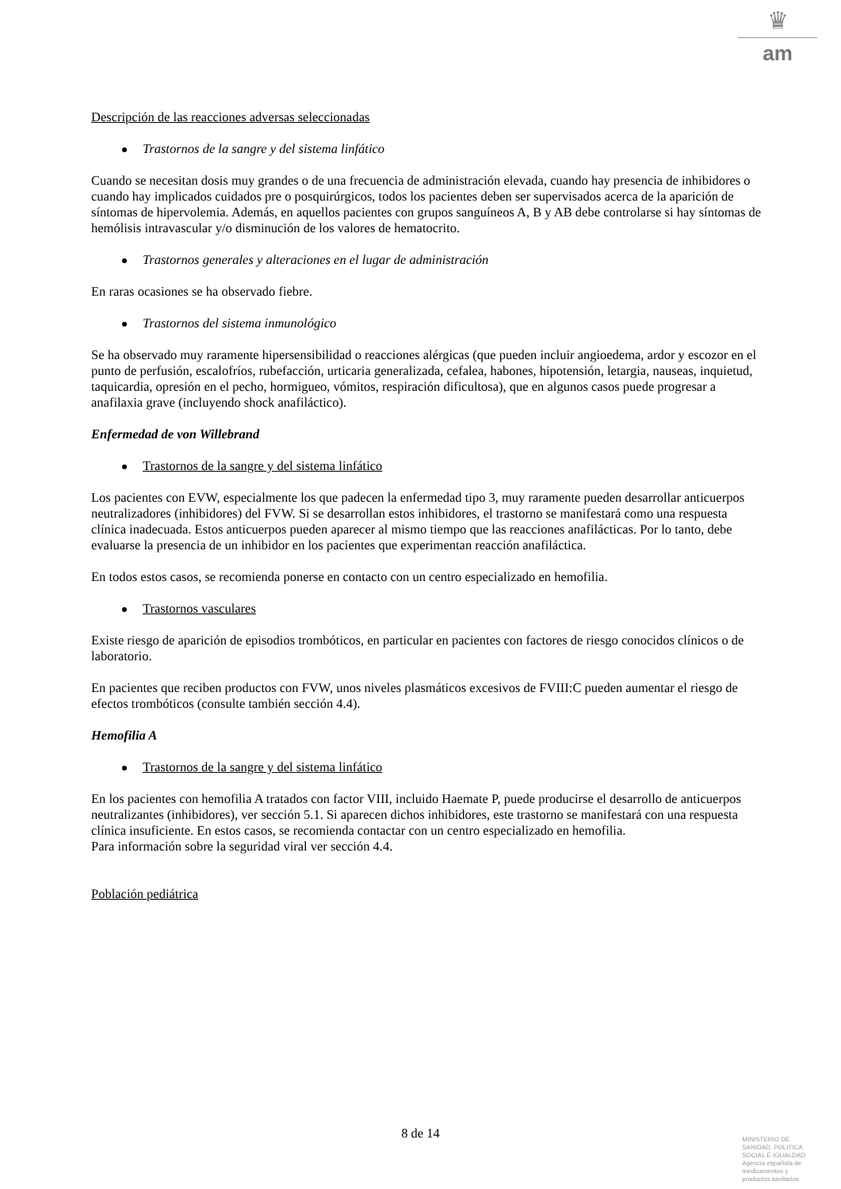♛
am
Descripción de las reacciones adversas seleccionadas
Trastornos de la sangre y del sistema linfático
Cuando se necesitan dosis muy grandes o de una frecuencia de administración elevada, cuando hay presencia de inhibidores o cuando hay implicados cuidados pre o posquirúrgicos, todos los pacientes deben ser supervisados acerca de la aparición de síntomas de hipervolemia. Además, en aquellos pacientes con grupos sanguíneos A, B y AB debe controlarse si hay síntomas de hemólisis intravascular y/o disminución de los valores de hematocrito.
Trastornos generales y alteraciones en el lugar de administración
En raras ocasiones se ha observado fiebre.
Trastornos del sistema inmunológico
Se ha observado muy raramente hipersensibilidad o reacciones alérgicas (que pueden incluir angioedema, ardor y escozor en el punto de perfusión, escalofríos, rubefacción, urticaria generalizada, cefalea, habones, hipotensión, letargia, nauseas, inquietud, taquicardia, opresión en el pecho, hormigueo, vómitos, respiración dificultosa), que en algunos casos puede progresar a anafilaxia grave (incluyendo shock anafiláctico).
Enfermedad de von Willebrand
Trastornos de la sangre y del sistema linfático
Los pacientes con EVW, especialmente los que padecen la enfermedad tipo 3, muy raramente pueden desarrollar anticuerpos neutralizadores (inhibidores) del FVW. Si se desarrollan estos inhibidores, el trastorno se manifestará como una respuesta clínica inadecuada. Estos anticuerpos pueden aparecer al mismo tiempo que las reacciones anafilácticas. Por lo tanto, debe evaluarse la presencia de un inhibidor en los pacientes que experimentan reacción anafiláctica.
En todos estos casos, se recomienda ponerse en contacto con un centro especializado en hemofilia.
Trastornos vasculares
Existe riesgo de aparición de episodios trombóticos, en particular en pacientes con factores de riesgo conocidos clínicos o de laboratorio.
En pacientes que reciben productos con FVW, unos niveles plasmáticos excesivos de FVIII:C pueden aumentar el riesgo de efectos trombóticos (consulte también sección 4.4).
Hemofilia A
Trastornos de la sangre y del sistema linfático
En los pacientes con hemofilia A tratados con factor VIII, incluido Haemate P, puede producirse el desarrollo de anticuerpos neutralizantes (inhibidores), ver sección 5.1. Si aparecen dichos inhibidores, este trastorno se manifestará con una respuesta clínica insuficiente. En estos casos, se recomienda contactar con un centro especializado en hemofilia.
Para información sobre la seguridad viral ver sección 4.4.
Población pediátrica
8 de 14
MINISTERIO DE
SANIDAD, POLITICA
SOCIAL E IGUALDAD
Agencia española de
medicamentos y
productos sanitarios